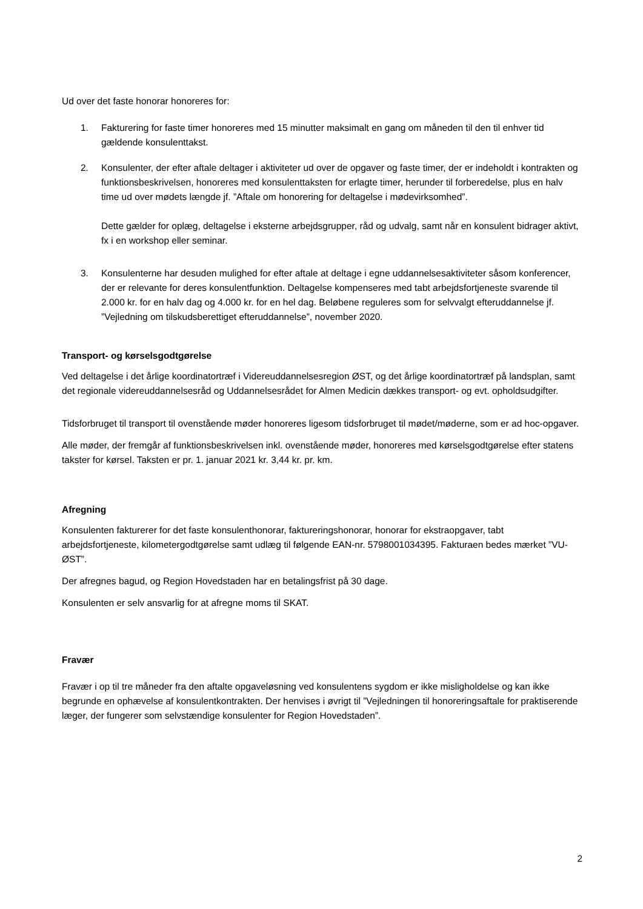Ud over det faste honorar honoreres for:
1. Fakturering for faste timer honoreres med 15 minutter maksimalt en gang om måneden til den til enhver tid gældende konsulenttakst.
2. Konsulenter, der efter aftale deltager i aktiviteter ud over de opgaver og faste timer, der er indeholdt i kontrakten og funktionsbeskrivelsen, honoreres med konsulenttaksten for erlagte timer, herunder til forberedelse, plus en halv time ud over mødets længde jf. ”Aftale om honorering for deltagelse i mødevirksomhed”.
Dette gælder for oplæg, deltagelse i eksterne arbejdsgrupper, råd og udvalg, samt når en konsulent bidrager aktivt, fx i en workshop eller seminar.
3. Konsulenterne har desuden mulighed for efter aftale at deltage i egne uddannelsesaktiviteter såsom konferencer, der er relevante for deres konsulentfunktion. Deltagelse kompenseres med tabt arbejdsfortjeneste svarende til 2.000 kr. for en halv dag og 4.000 kr. for en hel dag. Beløbene reguleres som for selvvalgt efteruddannelse jf. ”Vejledning om tilskudsberettiget efteruddannelse”, november 2020.
Transport- og kørselsgodtgørelse
Ved deltagelse i det årlige koordinatortræf i Videreuddannelsesregion ØST, og det årlige koordinatortræf på landsplan, samt det regionale videreuddannelsesråd og Uddannelsesrådet for Almen Medicin dækkes transport- og evt. opholdsudgifter.
Tidsforbruget til transport til ovenstående møder honoreres ligesom tidsforbruget til mødet/møderne, som er ad hoc-opgaver.
Alle møder, der fremgår af funktionsbeskrivelsen inkl. ovenstående møder, honoreres med kørselsgodtgørelse efter statens takster for kørsel. Taksten er pr. 1. januar 2021 kr. 3,44 kr. pr. km.
Afregning
Konsulenten fakturerer for det faste konsulenthonorar, faktureringshonorar, honorar for ekstraopgaver, tabt arbejdsfortjeneste, kilometergodtgørelse samt udlæg til følgende EAN-nr. 5798001034395. Fakturaen bedes mærket ”VU-ØST”.
Der afregnes bagud, og Region Hovedstaden har en betalingsfrist på 30 dage.
Konsulenten er selv ansvarlig for at afregne moms til SKAT.
Fravær
Fravær i op til tre måneder fra den aftalte opgaveløsning ved konsulentens sygdom er ikke misligholdelse og kan ikke begrunde en ophævelse af konsulentkontrakten. Der henvises i øvrigt til ”Vejledningen til honoreringsaftale for praktiserende læger, der fungerer som selvstændige konsulenter for Region Hovedstaden”.
2